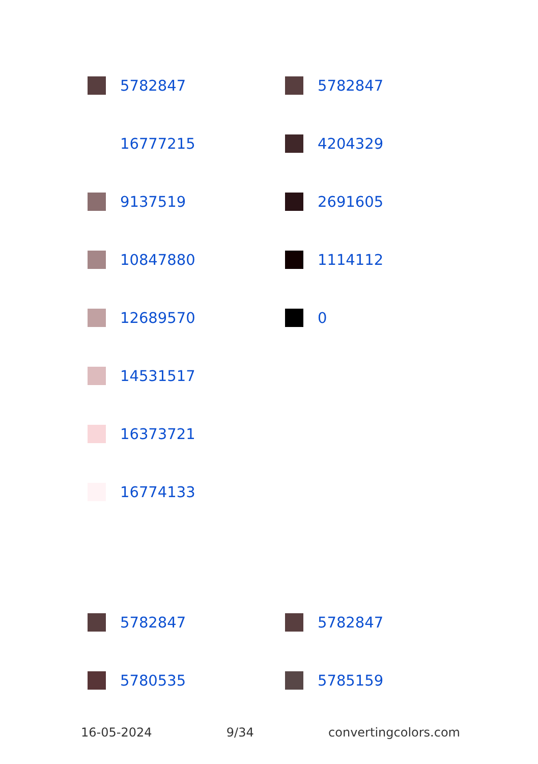5782847
16777215
9137519
10847880
12689570
14531517
16373721
16774133
5782847
4204329
2691605
1114112
0
5782847
5780535
5782847
5785159
16-05-2024 9/34 convertingcolors.com